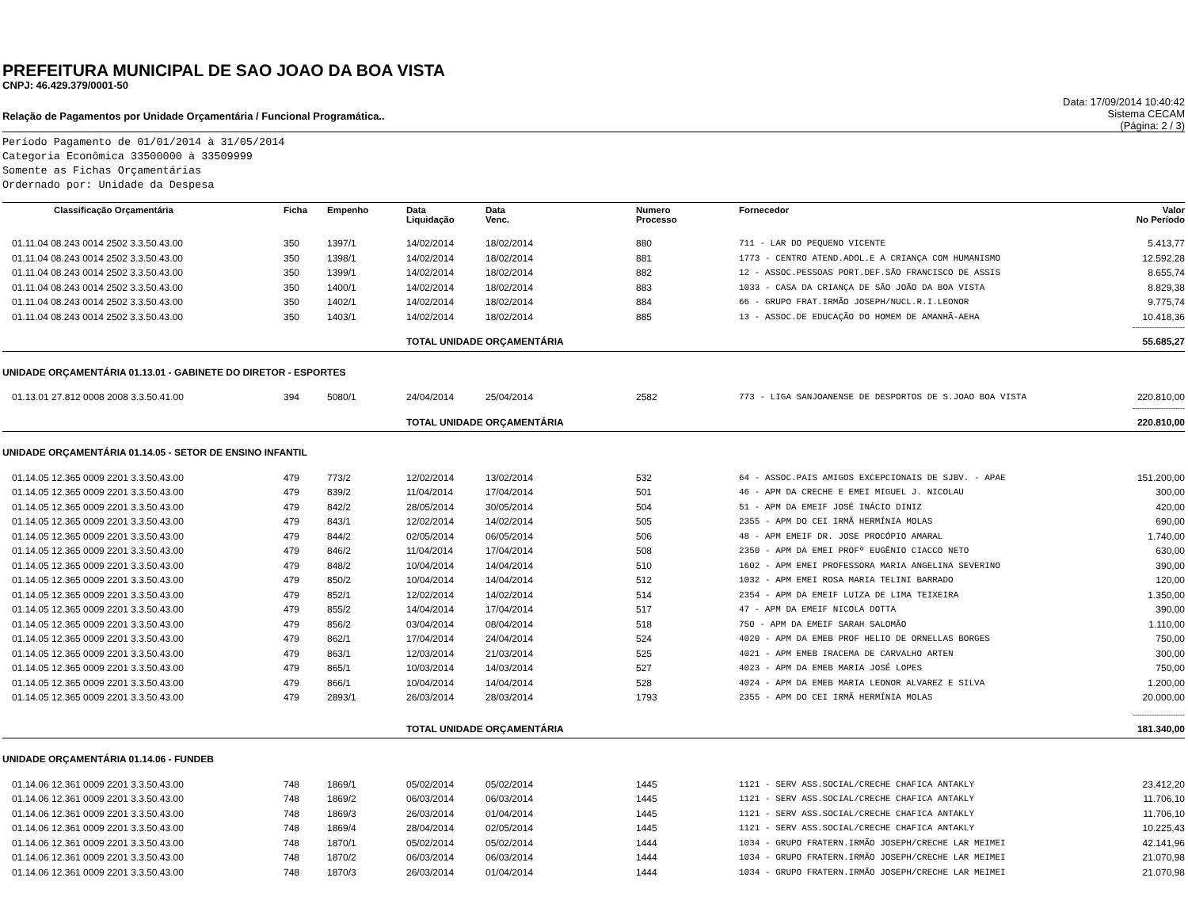PREFEITURA MUNICIPAL DE SAO JOAO DA BOA VISTA
CNPJ: 46.429.379/0001-50
Relação de Pagamentos por Unidade Orçamentária / Funcional Programática..
Data: 17/09/2014 10:40:42
Sistema CECAM
(Página: 2 / 3)
Período Pagamento de 01/01/2014 à 31/05/2014
Categoria Econômica 33500000 à 33509999
Somente as Fichas Orçamentárias
Ordernado por: Unidade da Despesa
| Classificação Orçamentária | Ficha | Empenho | Data Liquidação | Data Venc. | Numero Processo | Fornecedor | Valor No Período |
| --- | --- | --- | --- | --- | --- | --- | --- |
| 01.11.04 08.243 0014 2502 3.3.50.43.00 | 350 | 1397/1 | 14/02/2014 | 18/02/2014 | 880 | 711 - LAR DO PEQUENO VICENTE | 5.413,77 |
| 01.11.04 08.243 0014 2502 3.3.50.43.00 | 350 | 1398/1 | 14/02/2014 | 18/02/2014 | 881 | 1773 - CENTRO ATEND.ADOL.E A CRIANÇA COM HUMANISMO | 12.592,28 |
| 01.11.04 08.243 0014 2502 3.3.50.43.00 | 350 | 1399/1 | 14/02/2014 | 18/02/2014 | 882 | 12 - ASSOC.PESSOAS PORT.DEF.SÃO FRANCISCO DE ASSIS | 8.655,74 |
| 01.11.04 08.243 0014 2502 3.3.50.43.00 | 350 | 1400/1 | 14/02/2014 | 18/02/2014 | 883 | 1033 - CASA DA CRIANÇA DE SÃO JOÃO DA BOA VISTA | 8.829,38 |
| 01.11.04 08.243 0014 2502 3.3.50.43.00 | 350 | 1402/1 | 14/02/2014 | 18/02/2014 | 884 | 66 - GRUPO FRAT.IRMÃO JOSEPH/NUCL.R.I.LEONOR | 9.775,74 |
| 01.11.04 08.243 0014 2502 3.3.50.43.00 | 350 | 1403/1 | 14/02/2014 | 18/02/2014 | 885 | 13 - ASSOC.DE EDUCAÇÃO DO HOMEM DE AMANHÃ-AEHA | 10.418,36 |
| ---------------------- | | | | | | | |
| | | | TOTAL UNIDADE ORÇAMENTÁRIA | | | | 55.685,27 |
| UNIDADE ORÇAMENTÁRIA 01.13.01 - GABINETE DO DIRETOR - ESPORTES | | | | | | | |
| 01.13.01 27.812 0008 2008 3.3.50.41.00 | 394 | 5080/1 | 24/04/2014 | 25/04/2014 | 2582 | 773 - LIGA SANJOANENSE DE DESPORTOS DE S.JOAO BOA VISTA | 220.810,00 |
| ---------------------- | | | | | | | |
| | | | TOTAL UNIDADE ORÇAMENTÁRIA | | | | 220.810,00 |
| UNIDADE ORÇAMENTÁRIA 01.14.05 - SETOR DE ENSINO INFANTIL | | | | | | | |
| 01.14.05 12.365 0009 2201 3.3.50.43.00 | 479 | 773/2 | 12/02/2014 | 13/02/2014 | 532 | 64 - ASSOC.PAIS AMIGOS EXCEPCIONAIS DE SJBV. - APAE | 151.200,00 |
| 01.14.05 12.365 0009 2201 3.3.50.43.00 | 479 | 839/2 | 11/04/2014 | 17/04/2014 | 501 | 46 - APM DA CRECHE E EMEI MIGUEL J. NICOLAU | 300,00 |
| 01.14.05 12.365 0009 2201 3.3.50.43.00 | 479 | 842/2 | 28/05/2014 | 30/05/2014 | 504 | 51 - APM DA EMEIF JOSÉ INÁCIO DINIZ | 420,00 |
| 01.14.05 12.365 0009 2201 3.3.50.43.00 | 479 | 843/1 | 12/02/2014 | 14/02/2014 | 505 | 2355 - APM DO CEI IRMÃ HERMÍNIA MOLAS | 690,00 |
| 01.14.05 12.365 0009 2201 3.3.50.43.00 | 479 | 844/2 | 02/05/2014 | 06/05/2014 | 506 | 48 - APM EMEIF DR. JOSE PROCÓPIO AMARAL | 1.740,00 |
| 01.14.05 12.365 0009 2201 3.3.50.43.00 | 479 | 846/2 | 11/04/2014 | 17/04/2014 | 508 | 2350 - APM DA EMEI PROFº EUGÊNIO CIACCO NETO | 630,00 |
| 01.14.05 12.365 0009 2201 3.3.50.43.00 | 479 | 848/2 | 10/04/2014 | 14/04/2014 | 510 | 1602 - APM EMEI PROFESSORA MARIA ANGELINA SEVERINO | 390,00 |
| 01.14.05 12.365 0009 2201 3.3.50.43.00 | 479 | 850/2 | 10/04/2014 | 14/04/2014 | 512 | 1032 - APM EMEI ROSA MARIA TELINI BARRADO | 120,00 |
| 01.14.05 12.365 0009 2201 3.3.50.43.00 | 479 | 852/1 | 12/02/2014 | 14/02/2014 | 514 | 2354 - APM DA EMEIF LUIZA DE LIMA TEIXEIRA | 1.350,00 |
| 01.14.05 12.365 0009 2201 3.3.50.43.00 | 479 | 855/2 | 14/04/2014 | 17/04/2014 | 517 | 47 - APM DA EMEIF NICOLA DOTTA | 390,00 |
| 01.14.05 12.365 0009 2201 3.3.50.43.00 | 479 | 856/2 | 03/04/2014 | 08/04/2014 | 518 | 750 - APM DA EMEIF SARAH SALOMÃO | 1.110,00 |
| 01.14.05 12.365 0009 2201 3.3.50.43.00 | 479 | 862/1 | 17/04/2014 | 24/04/2014 | 524 | 4020 - APM DA EMEB PROF HELIO DE ORNELLAS BORGES | 750,00 |
| 01.14.05 12.365 0009 2201 3.3.50.43.00 | 479 | 863/1 | 12/03/2014 | 21/03/2014 | 525 | 4021 - APM EMEB IRACEMA DE CARVALHO ARTEN | 300,00 |
| 01.14.05 12.365 0009 2201 3.3.50.43.00 | 479 | 865/1 | 10/03/2014 | 14/03/2014 | 527 | 4023 - APM DA EMEB MARIA JOSÉ LOPES | 750,00 |
| 01.14.05 12.365 0009 2201 3.3.50.43.00 | 479 | 866/1 | 10/04/2014 | 14/04/2014 | 528 | 4024 - APM DA EMEB MARIA LEONOR ALVAREZ E SILVA | 1.200,00 |
| 01.14.05 12.365 0009 2201 3.3.50.43.00 | 479 | 2893/1 | 26/03/2014 | 28/03/2014 | 1793 | 2355 - APM DO CEI IRMÃ HERMÍNIA MOLAS | 20.000,00 |
| ---------------------- | | | | | | | |
| | | | TOTAL UNIDADE ORÇAMENTÁRIA | | | | 181.340,00 |
| UNIDADE ORÇAMENTÁRIA 01.14.06 - FUNDEB | | | | | | | |
| 01.14.06 12.361 0009 2201 3.3.50.43.00 | 748 | 1869/1 | 05/02/2014 | 05/02/2014 | 1445 | 1121 - SERV ASS.SOCIAL/CRECHE CHAFICA ANTAKLY | 23.412,20 |
| 01.14.06 12.361 0009 2201 3.3.50.43.00 | 748 | 1869/2 | 06/03/2014 | 06/03/2014 | 1445 | 1121 - SERV ASS.SOCIAL/CRECHE CHAFICA ANTAKLY | 11.706,10 |
| 01.14.06 12.361 0009 2201 3.3.50.43.00 | 748 | 1869/3 | 26/03/2014 | 01/04/2014 | 1445 | 1121 - SERV ASS.SOCIAL/CRECHE CHAFICA ANTAKLY | 11.706,10 |
| 01.14.06 12.361 0009 2201 3.3.50.43.00 | 748 | 1869/4 | 28/04/2014 | 02/05/2014 | 1445 | 1121 - SERV ASS.SOCIAL/CRECHE CHAFICA ANTAKLY | 10.225,43 |
| 01.14.06 12.361 0009 2201 3.3.50.43.00 | 748 | 1870/1 | 05/02/2014 | 05/02/2014 | 1444 | 1034 - GRUPO FRATERN.IRMÃO JOSEPH/CRECHE LAR MEIMEI | 42.141,96 |
| 01.14.06 12.361 0009 2201 3.3.50.43.00 | 748 | 1870/2 | 06/03/2014 | 06/03/2014 | 1444 | 1034 - GRUPO FRATERN.IRMÃO JOSEPH/CRECHE LAR MEIMEI | 21.070,98 |
| 01.14.06 12.361 0009 2201 3.3.50.43.00 | 748 | 1870/3 | 26/03/2014 | 01/04/2014 | 1444 | 1034 - GRUPO FRATERN.IRMÃO JOSEPH/CRECHE LAR MEIMEI | 21.070,98 |